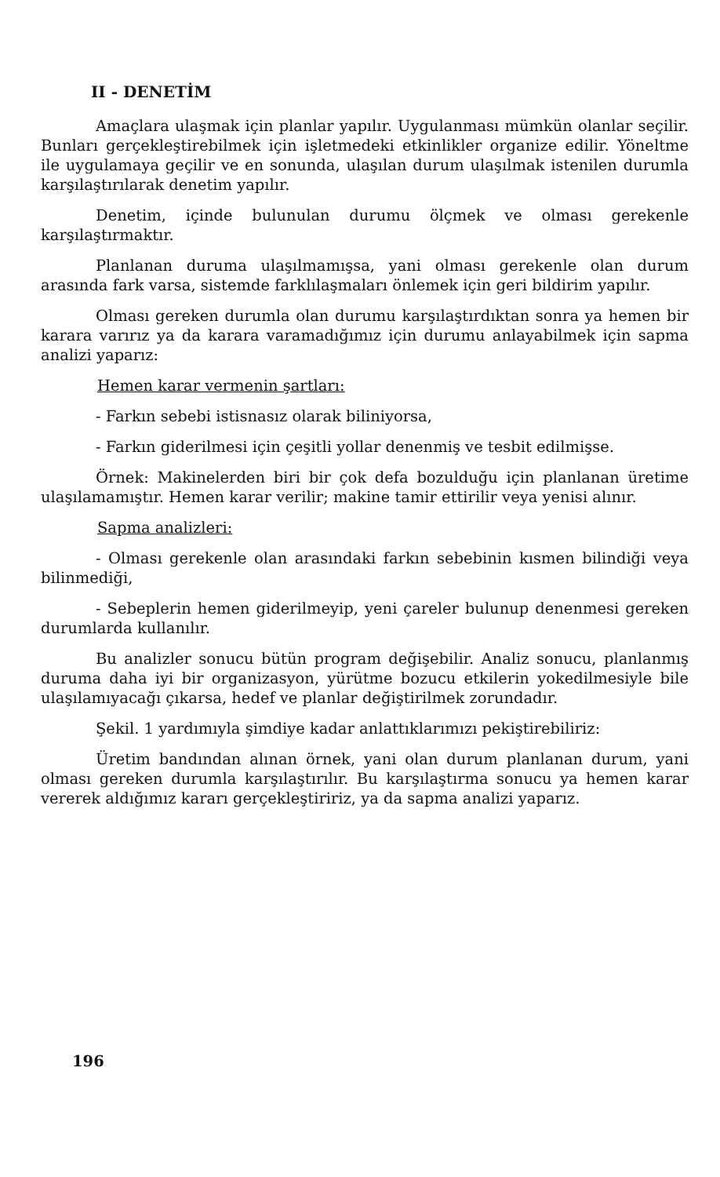II - DENETİM
Amaçlara ulaşmak için planlar yapılır. Uygulanması mümkün olanlar seçilir. Bunları gerçekleştirebilmek için işletmedeki etkinlikler organize edilir. Yöneltme ile uygulamaya geçilir ve en sonunda, ulaşılan durum ulaşılmak istenilen durumla karşılaştırılarak denetim yapılır.
Denetim, içinde bulunulan durumu ölçmek ve olması gerekenle karşılaştırmaktır.
Planlanan duruma ulaşılmamışsa, yani olması gerekenle olan durum arasında fark varsa, sistemde farklılaşmaları önlemek için geri bildirim yapılır.
Olması gereken durumla olan durumu karşılaştırdıktan sonra ya hemen bir karara varırız ya da karara varamadığımız için durumu anlayabilmek için sapma analizi yaparız:
Hemen karar vermenin şartları:
- Farkın sebebi istisnasız olarak biliniyorsa,
- Farkın giderilmesi için çeşitli yollar denenmiş ve tesbit edilmişse.
Örnek: Makinelerden biri bir çok defa bozulduğu için planlanan üretime ulaşılamamıştır. Hemen karar verilir; makine tamir ettirilir veya yenisi alınır.
Sapma analizleri:
- Olması gerekenle olan arasındaki farkın sebebinin kısmen bilindiği veya bilinmediği,
- Sebeplerin hemen giderilmeyip, yeni çareler bulunup denenmesi gereken durumlarda kullanılır.
Bu analizler sonucu bütün program değişebilir. Analiz sonucu, planlanmış duruma daha iyi bir organizasyon, yürütme bozucu etkilerin yokedilmesiyle bile ulaşılamıyacağı çıkarsa, hedef ve planlar değiştirilmek zorundadır.
Şekil. 1 yardımıyla şimdiye kadar anlattıklarımızı pekiştirebiliriz:
Üretim bandından alınan örnek, yani olan durum planlanan durum, yani olması gereken durumla karşılaştırılır. Bu karşılaştırma sonucu ya hemen karar vererek aldığımız kararı gerçekleştiririz, ya da sapma analizi yaparız.
196